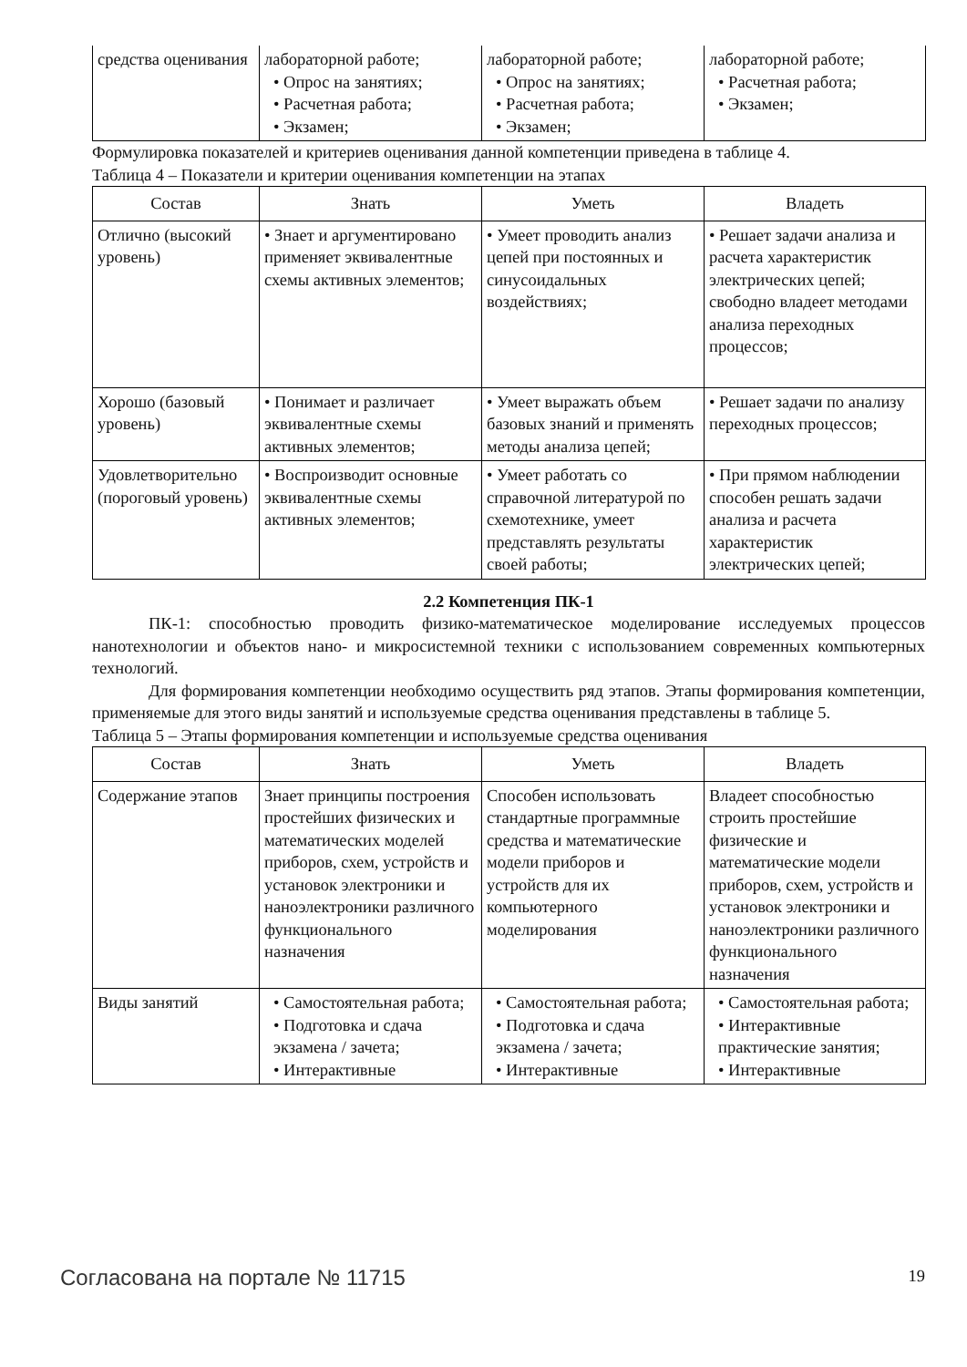| средства оценивания | лабораторной работе; • Опрос на занятиях; • Расчетная работа; • Экзамен; | лабораторной работе; • Опрос на занятиях; • Расчетная работа; • Экзамен; | лабораторной работе; • Расчетная работа; • Экзамен; |
Формулировка показателей и критериев оценивания данной компетенции приведена в таблице 4.
Таблица 4 – Показатели и критерии оценивания компетенции на этапах
| Состав | Знать | Уметь | Владеть |
| --- | --- | --- | --- |
| Отлично (высокий уровень) | • Знает и аргументировано применяет эквивалентные схемы активных элементов; | • Умеет проводить анализ цепей при постоянных и синусоидальных воздействиях; | • Решает задачи анализа и расчета характеристик электрических цепей; свободно владеет методами анализа переходных процессов; |
| Хорошо (базовый уровень) | • Понимает и различает эквивалентные схемы активных элементов; | • Умеет выражать объем базовых знаний и применять методы анализа цепей; | • Решает задачи по анализу переходных процессов; |
| Удовлетворительно (пороговый уровень) | • Воспроизводит основные эквивалентные схемы активных элементов; | • Умеет работать со справочной литературой по схемотехнике, умеет представлять результаты своей работы; | • При прямом наблюдении способен решать задачи анализа и расчета характеристик электрических цепей; |
2.2 Компетенция ПК-1
ПК-1: способностью проводить физико-математическое моделирование исследуемых процессов нанотехнологии и объектов нано- и микросистемной техники с использованием современных компьютерных технологий.
Для формирования компетенции необходимо осуществить ряд этапов. Этапы формирования компетенции, применяемые для этого виды занятий и используемые средства оценивания представлены в таблице 5.
Таблица 5 – Этапы формирования компетенции и используемые средства оценивания
| Состав | Знать | Уметь | Владеть |
| --- | --- | --- | --- |
| Содержание этапов | Знает принципы построения простейших физических и математических моделей приборов, схем, устройств и установок электроники и наноэлектроники различного функционального назначения | Способен использовать стандартные программные средства и математические модели приборов и устройств для их компьютерного моделирования | Владеет способностью строить простейшие физические и математические модели приборов, схем, устройств и установок электроники и наноэлектроники различного функционального назначения |
| Виды занятий | • Самостоятельная работа; • Подготовка и сдача экзамена / зачета; • Интерактивные | • Самостоятельная работа; • Подготовка и сдача экзамена / зачета; • Интерактивные | • Самостоятельная работа; • Интерактивные практические занятия; • Интерактивные |
Согласована на портале № 11715 19